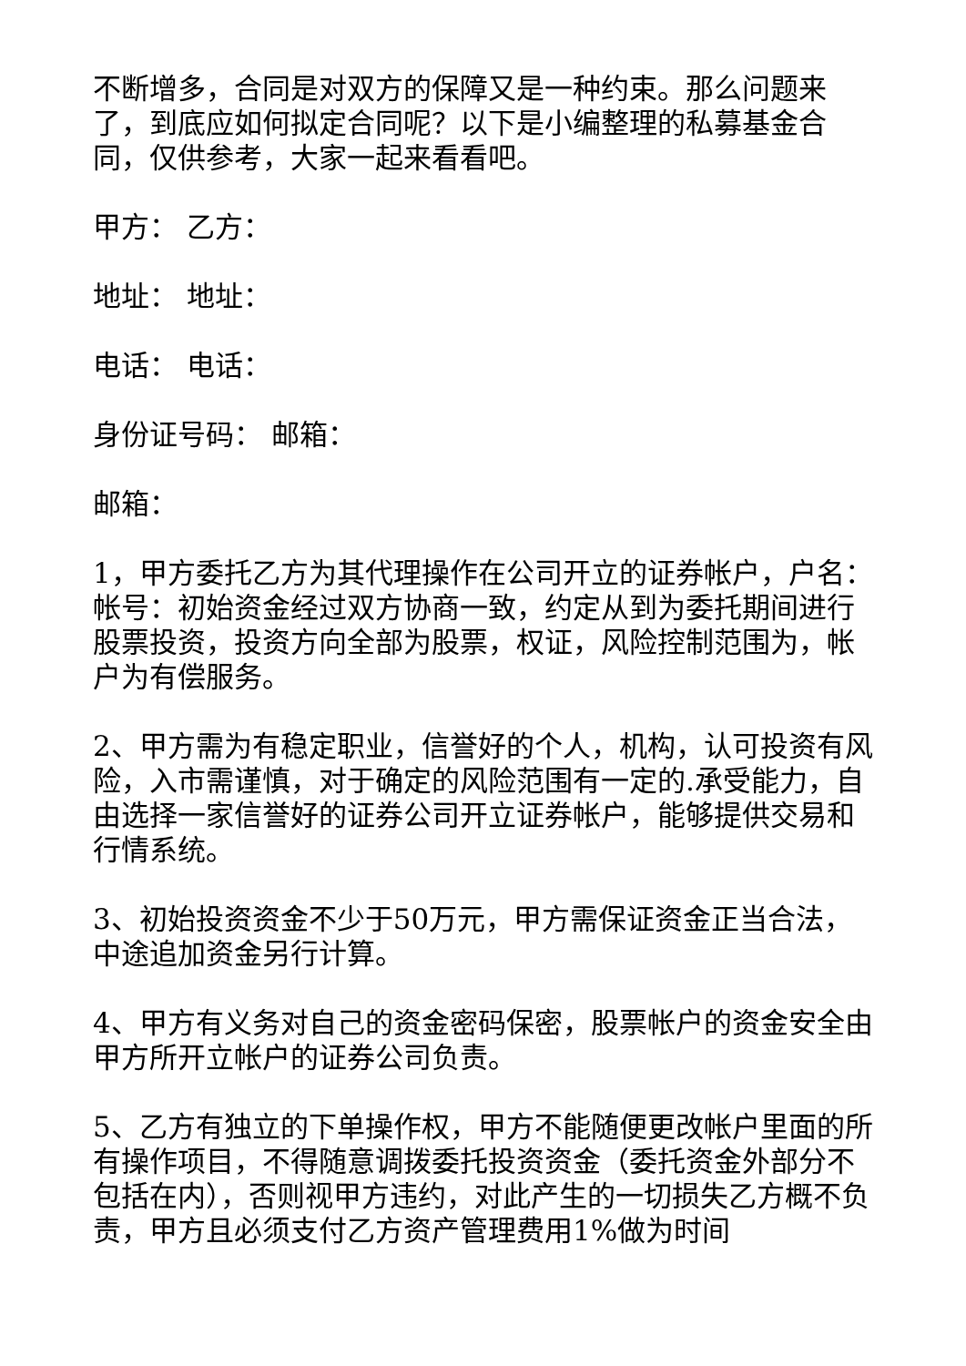不断增多，合同是对双方的保障又是一种约束。那么问题来了，到底应如何拟定合同呢？以下是小编整理的私募基金合同，仅供参考，大家一起来看看吧。
甲方： 乙方：
地址： 地址：
电话： 电话：
身份证号码： 邮箱：
邮箱：
1，甲方委托乙方为其代理操作在公司开立的证券帐户，户名：帐号：初始资金经过双方协商一致，约定从到为委托期间进行股票投资，投资方向全部为股票，权证，风险控制范围为，帐户为有偿服务。
2、甲方需为有稳定职业，信誉好的个人，机构，认可投资有风险，入市需谨慎，对于确定的风险范围有一定的.承受能力，自由选择一家信誉好的证券公司开立证券帐户，能够提供交易和行情系统。
3、初始投资资金不少于50万元，甲方需保证资金正当合法，中途追加资金另行计算。
4、甲方有义务对自己的资金密码保密，股票帐户的资金安全由甲方所开立帐户的证券公司负责。
5、乙方有独立的下单操作权，甲方不能随便更改帐户里面的所有操作项目，不得随意调拨委托投资资金（委托资金外部分不包括在内），否则视甲方违约，对此产生的一切损失乙方概不负责，甲方且必须支付乙方资产管理费用1%做为时间